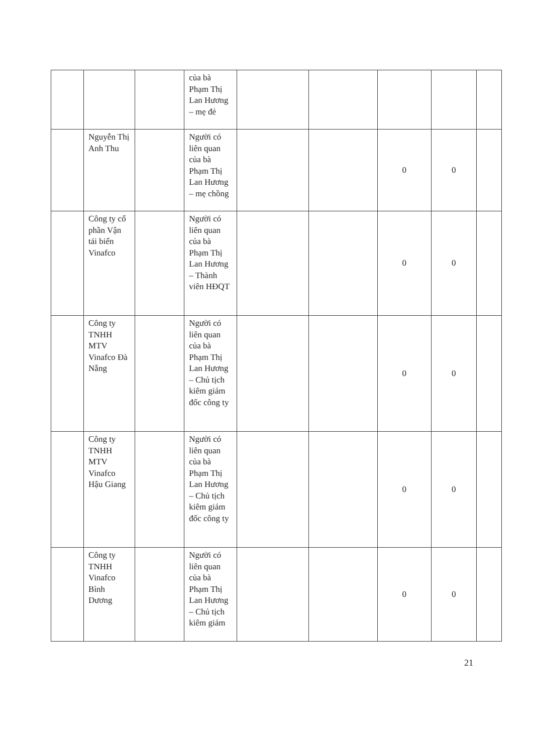| | | | của bà Phạm Thị Lan Hương – mẹ đẻ | | | | | |
| | Nguyễn Thị Anh Thu | | Người có liên quan của bà Phạm Thị Lan Hương – mẹ chồng | | | 0 | 0 | |
| | Công ty cổ phần Vận tải biển Vinafco | | Người có liên quan của bà Phạm Thị Lan Hương – Thành viên HĐQT | | | 0 | 0 | |
| | Công ty TNHH MTV Vinafco Đà Nẵng | | Người có liên quan của bà Phạm Thị Lan Hương – Chủ tịch kiêm giám đốc công ty | | | 0 | 0 | |
| | Công ty TNHH MTV Vinafco Hậu Giang | | Người có liên quan của bà Phạm Thị Lan Hương – Chủ tịch kiêm giám đốc công ty | | | 0 | 0 | |
| | Công ty TNHH Vinafco Bình Dương | | Người có liên quan của bà Phạm Thị Lan Hương – Chủ tịch kiêm giám | | | 0 | 0 | |
21